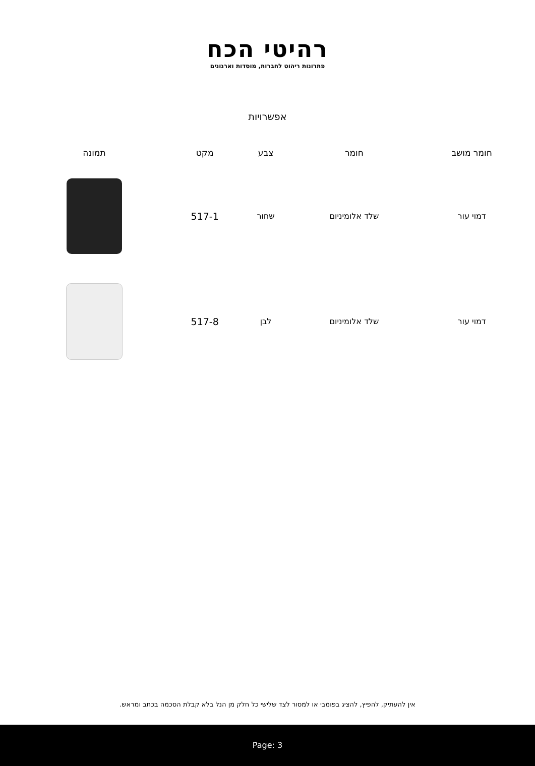רהיטי הכח
פתרונות ריהוט לחברות, מוסדות וארגונים
אפשרויות
| חומר מושב | חומר | צבע | מקט | תמונה |
| --- | --- | --- | --- | --- |
| דמוי עור | שלד אלומיניום | שחור | 517-1 | |
| דמוי עור | שלד אלומיניום | לבן | 517-8 | |
אין להעתיק, להפיץ, להציג בפומבי או למסור לצד שלישי כל חלק מן הנל בלא קבלת הסכמה בכתב ומראש.
Page: 3